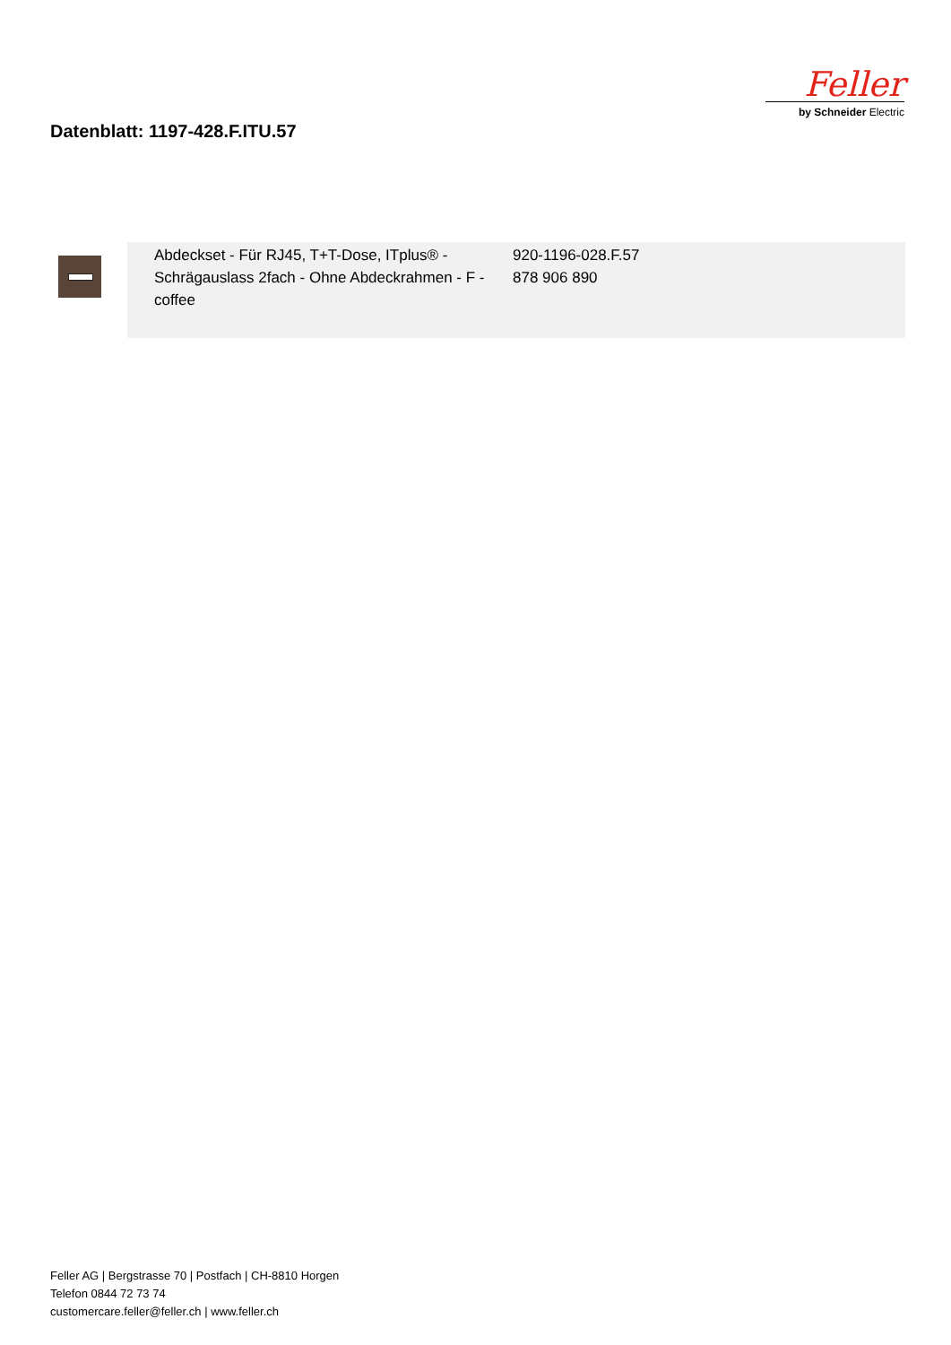Datenblatt: 1197-428.F.ITU.57
Feller
by Schneider Electric
| | Abdeckset - Für RJ45, T+T-Dose, ITplus® - Schrägauslass 2fach - Ohne Abdeckrahmen - F - coffee | 920-1196-028.F.57 878 906 890 |
Feller AG | Bergstrasse 70 | Postfach | CH-8810 Horgen
Telefon 0844 72 73 74
customercare.feller@feller.ch | www.feller.ch